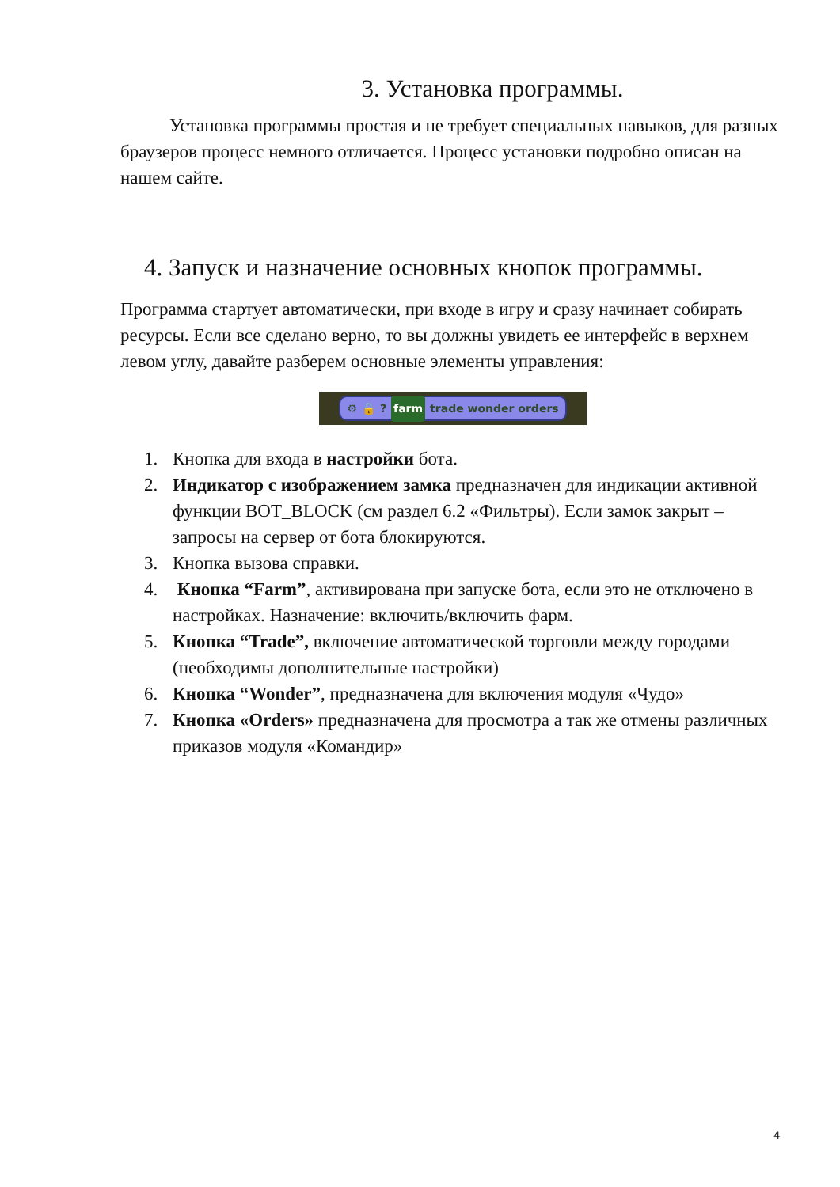3. Установка программы.
Установка программы простая и не требует специальных навыков, для разных браузеров процесс немного отличается. Процесс установки подробно описан на нашем сайте.
4. Запуск и назначение основных кнопок программы.
Программа стартует автоматически, при входе в игру и сразу начинает собирать ресурсы. Если все сделано верно, то вы должны увидеть ее интерфейс в верхнем левом углу, давайте разберем основные элементы управления:
⚙ 🔒? farm trade wonder orders
1. Кнопка для входа в настройки бота.
2. Индикатор с изображением замка предназначен для индикации активной функции BOT_BLOCK (см раздел 6.2 «Фильтры). Если замок закрыт – запросы на сервер от бота блокируются.
3. Кнопка вызова справки.
4. Кнопка “Farm”, активирована при запуске бота, если это не отключено в настройках. Назначение: включить/включить фарм.
5. Кнопка “Trade”, включение автоматической торговли между городами (необходимы дополнительные настройки)
6. Кнопка “Wonder”, предназначена для включения модуля «Чудо»
7. Кнопка «Orders» предназначена для просмотра а так же отмены различных приказов модуля «Командир»
4